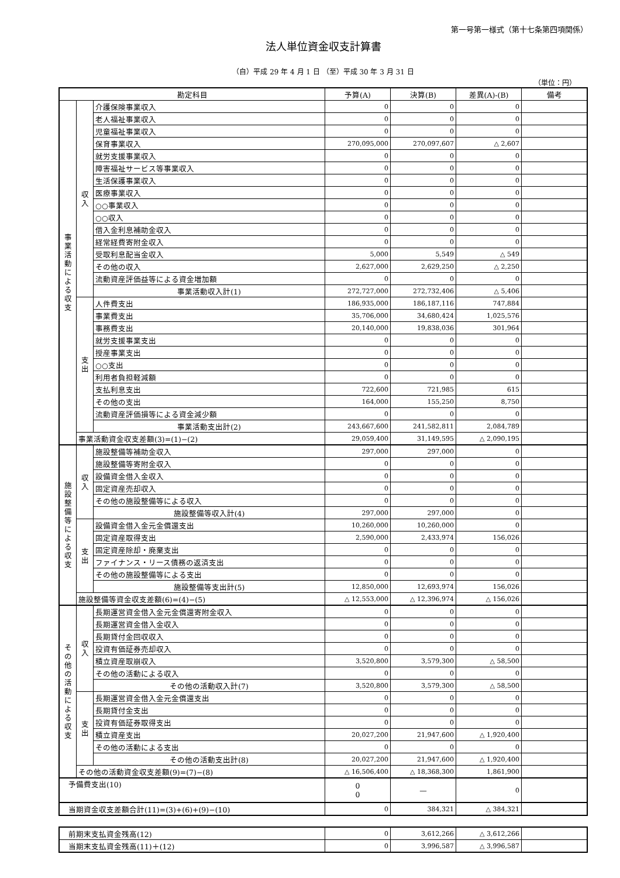第一号第一様式（第十七条第四項関係）
法人単位資金収支計算書
（自）平成 29 年 4 月 1 日 （至）平成 30 年 3 月 31 日
（単位：円）
| 勘定科目 | | | 予算(A) | 決算(B) | 差異(A)-(B) | 備考 |
| --- | --- | --- | --- | --- | --- | --- |
| 事 業 活 動 に よ る 収 支 | 収 入 | 介護保険事業収入 | 0 | 0 | 0 | |
| | | 老人福祉事業収入 | 0 | 0 | 0 | |
| | | 児童福祉事業収入 | 0 | 0 | 0 | |
| | | 保育事業収入 | 270,095,000 | 270,097,607 | △ 2,607 | |
| | | 就労支援事業収入 | 0 | 0 | 0 | |
| | | 障害福祉サービス等事業収入 | 0 | 0 | 0 | |
| | | 生活保護事業収入 | 0 | 0 | 0 | |
| | | 医療事業収入 | 0 | 0 | 0 | |
| | | ○○事業収入 | 0 | 0 | 0 | |
| | | ○○収入 | 0 | 0 | 0 | |
| | | 借入金利息補助金収入 | 0 | 0 | 0 | |
| | | 経常経費寄附金収入 | 0 | 0 | 0 | |
| | | 受取利息配当金収入 | 5,000 | 5,549 | △ 549 | |
| | | その他の収入 | 2,627,000 | 2,629,250 | △ 2,250 | |
| | | 流動資産評価益等による資金増加額 | 0 | 0 | 0 | |
| | | 事業活動収入計(1) | 272,727,000 | 272,732,406 | △ 5,406 | |
| | 支 出 | 人件費支出 | 186,935,000 | 186,187,116 | 747,884 | |
| | | 事業費支出 | 35,706,000 | 34,680,424 | 1,025,576 | |
| | | 事務費支出 | 20,140,000 | 19,838,036 | 301,964 | |
| | | 就労支援事業支出 | 0 | 0 | 0 | |
| | | 授産事業支出 | 0 | 0 | 0 | |
| | | ○○支出 | 0 | 0 | 0 | |
| | | 利用者負担軽減額 | 0 | 0 | 0 | |
| | | 支払利息支出 | 722,600 | 721,985 | 615 | |
| | | その他の支出 | 164,000 | 155,250 | 8,750 | |
| | | 流動資産評価損等による資金減少額 | 0 | 0 | 0 | |
| | | 事業活動支出計(2) | 243,667,600 | 241,582,811 | 2,084,789 | |
| | 事業活動資金収支差額(3)=(1)−(2) | | 29,059,400 | 31,149,595 | △ 2,090,195 | |
| 施 設 整 備 等 に よ る 収 支 | 収 入 | 施設整備等補助金収入 | 297,000 | 297,000 | 0 | |
| | | 施設整備等寄附金収入 | 0 | 0 | 0 | |
| | | 設備資金借入金収入 | 0 | 0 | 0 | |
| | | 固定資産売却収入 | 0 | 0 | 0 | |
| | | その他の施設整備等による収入 | 0 | 0 | 0 | |
| | | 施設整備等収入計(4) | 297,000 | 297,000 | 0 | |
| | 支 出 | 設備資金借入金元金償還支出 | 10,260,000 | 10,260,000 | 0 | |
| | | 固定資産取得支出 | 2,590,000 | 2,433,974 | 156,026 | |
| | | 固定資産除却・廃棄支出 | 0 | 0 | 0 | |
| | | ファイナンス・リース債務の返済支出 | 0 | 0 | 0 | |
| | | その他の施設整備等による支出 | 0 | 0 | 0 | |
| | | 施設整備等支出計(5) | 12,850,000 | 12,693,974 | 156,026 | |
| | 施設整備等資金収支差額(6)=(4)−(5) | | △ 12,553,000 | △ 12,396,974 | △ 156,026 | |
| そ の 他 の 活 動 に よ る 収 支 | 収 入 | 長期運営資金借入金元金償還寄附金収入 | 0 | 0 | 0 | |
| | | 長期運営資金借入金収入 | 0 | 0 | 0 | |
| | | 長期貸付金回収収入 | 0 | 0 | 0 | |
| | | 投資有価証券売却収入 | 0 | 0 | 0 | |
| | | 積立資産取崩収入 | 3,520,800 | 3,579,300 | △ 58,500 | |
| | | その他の活動による収入 | 0 | 0 | 0 | |
| | | その他の活動収入計(7) | 3,520,800 | 3,579,300 | △ 58,500 | |
| | 支 出 | 長期運営資金借入金元金償還支出 | 0 | 0 | 0 | |
| | | 長期貸付金支出 | 0 | 0 | 0 | |
| | | 投資有価証券取得支出 | 0 | 0 | 0 | |
| | | 積立資産支出 | 20,027,200 | 21,947,600 | △ 1,920,400 | |
| | | その他の活動による支出 | 0 | 0 | 0 | |
| | | その他の活動支出計(8) | 20,027,200 | 21,947,600 | △ 1,920,400 | |
| | その他の活動資金収支差額(9)=(7)−(8) | | △ 16,506,400 | △ 18,368,300 | 1,861,900 | |
| 予備費支出(10) | | | 0 0 | — | 0 | |
| 当期資金収支差額合計(11)=(3)+(6)+(9)−(10) | | | 0 | 384,321 | △ 384,321 | |
| 前期末支払資金残高(12) | 0 | 3,612,266 | △ 3,612,266 | |
| 当期末支払資金残高(11)＋(12) | 0 | 3,996,587 | △ 3,996,587 | |